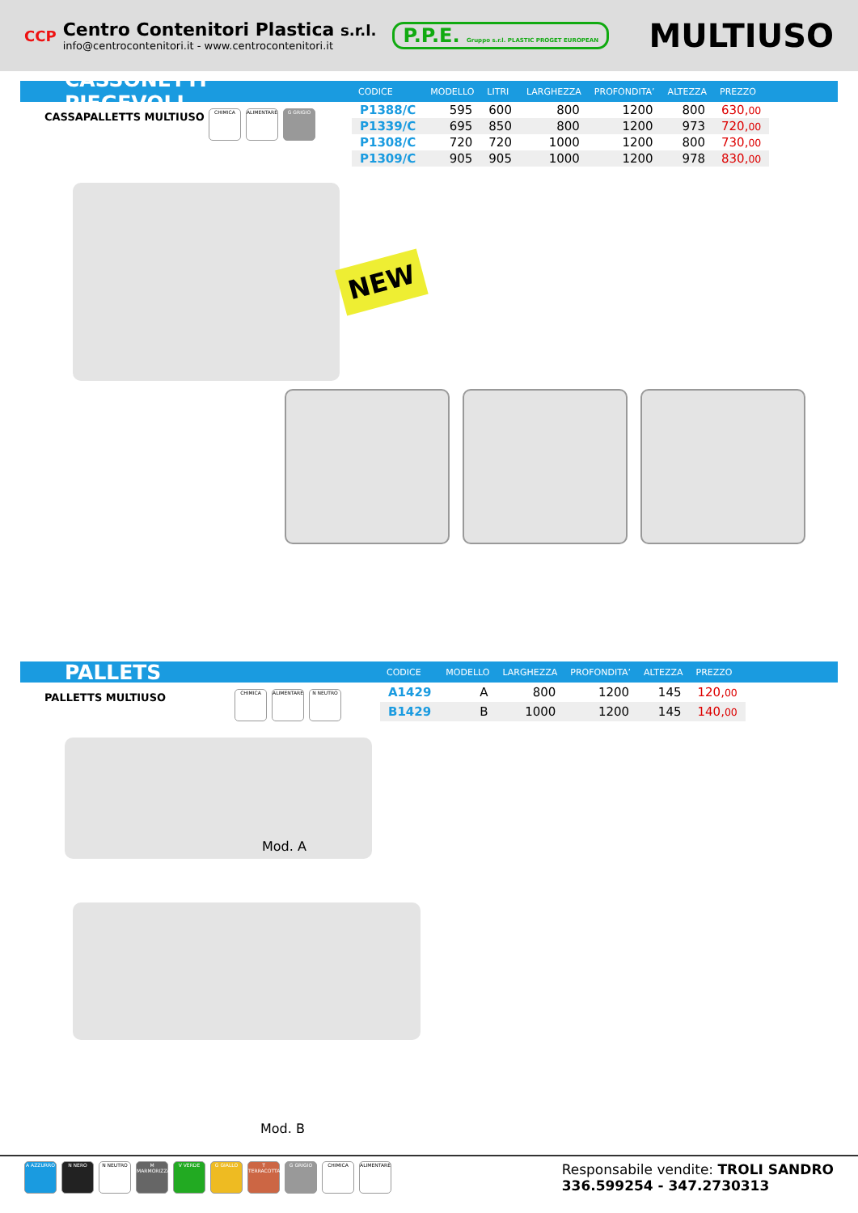CCP
Centro Contenitori Plastica s.r.l.
info@centrocontenitori.it - www.centrocontenitori.it
P.P.E. Gruppo s.r.l. PLASTIC PROGET EUROPEAN
MULTIUSO
CASSONETTI PIEGEVOLI
CASSAPALLETTS MULTIUSO CHIMICA ALIMENTARE G GRIGIO
| CODICE | MODELLO | LITRI | LARGHEZZA | PROFONDITA’ | ALTEZZA | PREZZO |
| --- | --- | --- | --- | --- | --- | --- |
| P1388/C | 595 | 600 | 800 | 1200 | 800 | 630, 00 |
| P1339/C | 695 | 850 | 800 | 1200 | 973 | 720, 00 |
| P1308/C | 720 | 720 | 1000 | 1200 | 800 | 730, 00 |
| P1309/C | 905 | 905 | 1000 | 1200 | 978 | 830, 00 |
NEW
PALLETS
PALLETTS MULTIUSO CHIMICA ALIMENTARE N NEUTRO
| CODICE | MODELLO | LARGHEZZA | PROFONDITA’ | ALTEZZA | PREZZO |
| --- | --- | --- | --- | --- | --- |
| A1429 | A | 800 | 1200 | 145 | 120, 00 |
| B1429 | B | 1000 | 1200 | 145 | 140, 00 |
Mod. A
Mod. B
A AZZURRO N NERO N NEUTRO M MARMORIZZATO V VERDE G GIALLO T TERRACOTTA G GRIGIO CHIMICA ALIMENTARE
Responsabile vendite: TROLI SANDRO
336.599254 - 347.2730313